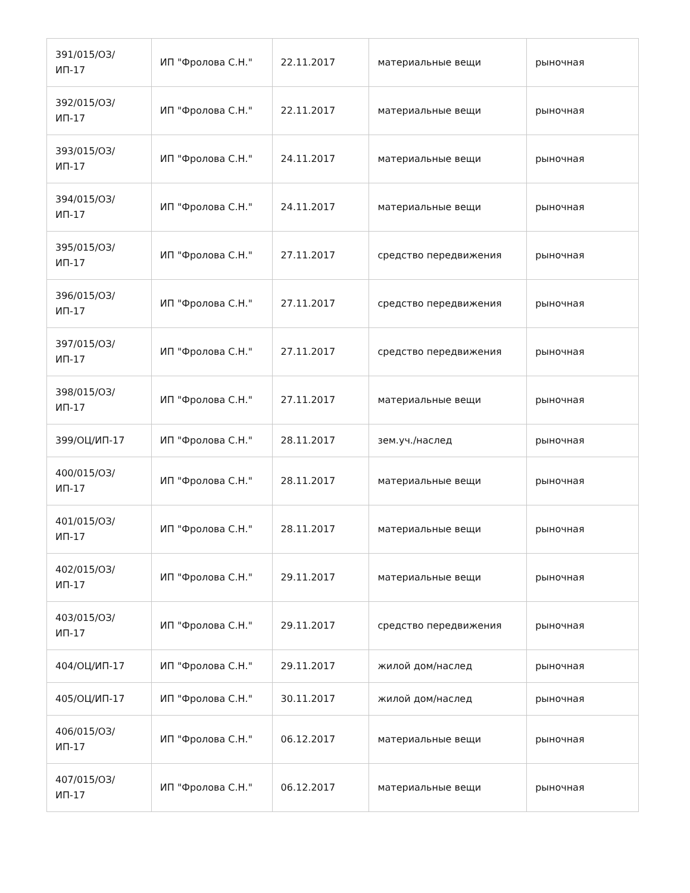| 391/015/ОЗ/ИП-17 | ИП "Фролова С.Н." | 22.11.2017 | материальные вещи | рыночная |
| 392/015/ОЗ/ИП-17 | ИП "Фролова С.Н." | 22.11.2017 | материальные вещи | рыночная |
| 393/015/ОЗ/ИП-17 | ИП "Фролова С.Н." | 24.11.2017 | материальные вещи | рыночная |
| 394/015/ОЗ/ИП-17 | ИП "Фролова С.Н." | 24.11.2017 | материальные вещи | рыночная |
| 395/015/ОЗ/ИП-17 | ИП "Фролова С.Н." | 27.11.2017 | средство передвижения | рыночная |
| 396/015/ОЗ/ИП-17 | ИП "Фролова С.Н." | 27.11.2017 | средство передвижения | рыночная |
| 397/015/ОЗ/ИП-17 | ИП "Фролова С.Н." | 27.11.2017 | средство передвижения | рыночная |
| 398/015/ОЗ/ИП-17 | ИП "Фролова С.Н." | 27.11.2017 | материальные вещи | рыночная |
| 399/ОЦ/ИП-17 | ИП "Фролова С.Н." | 28.11.2017 | зем.уч./наслед | рыночная |
| 400/015/ОЗ/ИП-17 | ИП "Фролова С.Н." | 28.11.2017 | материальные вещи | рыночная |
| 401/015/ОЗ/ИП-17 | ИП "Фролова С.Н." | 28.11.2017 | материальные вещи | рыночная |
| 402/015/ОЗ/ИП-17 | ИП "Фролова С.Н." | 29.11.2017 | материальные вещи | рыночная |
| 403/015/ОЗ/ИП-17 | ИП "Фролова С.Н." | 29.11.2017 | средство передвижения | рыночная |
| 404/ОЦ/ИП-17 | ИП "Фролова С.Н." | 29.11.2017 | жилой дом/наслед | рыночная |
| 405/ОЦ/ИП-17 | ИП "Фролова С.Н." | 30.11.2017 | жилой дом/наслед | рыночная |
| 406/015/ОЗ/ИП-17 | ИП "Фролова С.Н." | 06.12.2017 | материальные вещи | рыночная |
| 407/015/ОЗ/ИП-17 | ИП "Фролова С.Н." | 06.12.2017 | материальные вещи | рыночная |